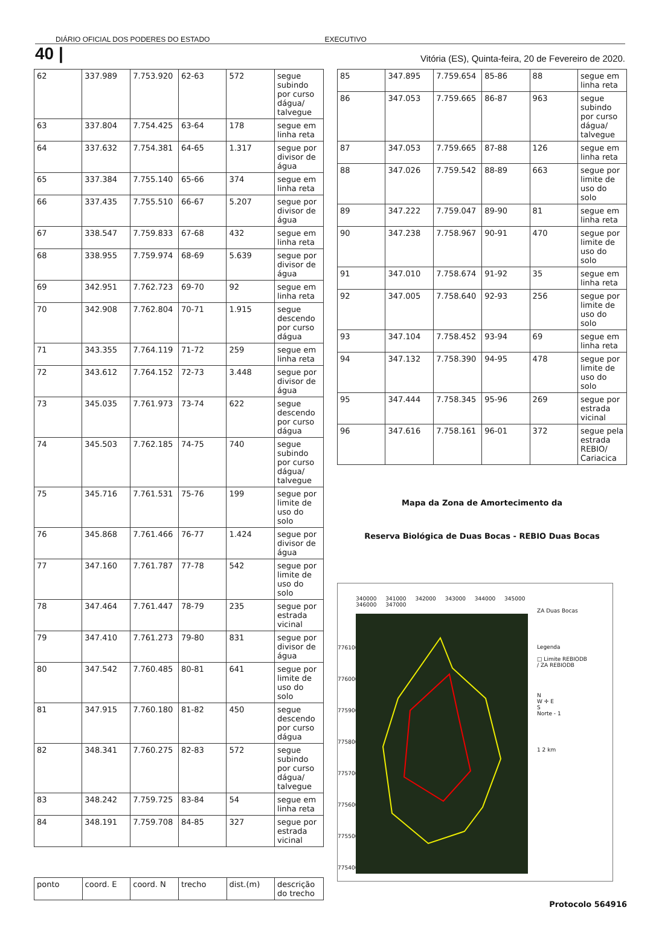DIÁRIO OFICIAL DOS PODERES DO ESTADO EXECUTIVO
40 | Vitória (ES), Quinta-feira, 20 de Fevereiro de 2020.
| 62 | 337.989 | 7.753.920 | 62-63 | 572 | segue subindo por curso dágua/ talvegue |
| 63 | 337.804 | 7.754.425 | 63-64 | 178 | segue em linha reta |
| 64 | 337.632 | 7.754.381 | 64-65 | 1.317 | segue por divisor de água |
| 65 | 337.384 | 7.755.140 | 65-66 | 374 | segue em linha reta |
| 66 | 337.435 | 7.755.510 | 66-67 | 5.207 | segue por divisor de água |
| 67 | 338.547 | 7.759.833 | 67-68 | 432 | segue em linha reta |
| 68 | 338.955 | 7.759.974 | 68-69 | 5.639 | segue por divisor de água |
| 69 | 342.951 | 7.762.723 | 69-70 | 92 | segue em linha reta |
| 70 | 342.908 | 7.762.804 | 70-71 | 1.915 | segue descendo por curso dágua |
| 71 | 343.355 | 7.764.119 | 71-72 | 259 | segue em linha reta |
| 72 | 343.612 | 7.764.152 | 72-73 | 3.448 | segue por divisor de água |
| 73 | 345.035 | 7.761.973 | 73-74 | 622 | segue descendo por curso dágua |
| 74 | 345.503 | 7.762.185 | 74-75 | 740 | segue subindo por curso dágua/ talvegue |
| 75 | 345.716 | 7.761.531 | 75-76 | 199 | segue por limite de uso do solo |
| 76 | 345.868 | 7.761.466 | 76-77 | 1.424 | segue por divisor de água |
| 77 | 347.160 | 7.761.787 | 77-78 | 542 | segue por limite de uso do solo |
| 78 | 347.464 | 7.761.447 | 78-79 | 235 | segue por estrada vicinal |
| 79 | 347.410 | 7.761.273 | 79-80 | 831 | segue por divisor de água |
| 80 | 347.542 | 7.760.485 | 80-81 | 641 | segue por limite de uso do solo |
| 81 | 347.915 | 7.760.180 | 81-82 | 450 | segue descendo por curso dágua |
| 82 | 348.341 | 7.760.275 | 82-83 | 572 | segue subindo por curso dágua/ talvegue |
| 83 | 348.242 | 7.759.725 | 83-84 | 54 | segue em linha reta |
| 84 | 348.191 | 7.759.708 | 84-85 | 327 | segue por estrada vicinal |
| ponto | coord. E | coord. N | trecho | dist.(m) | descrição do trecho |
| 85 | 347.895 | 7.759.654 | 85-86 | 88 | segue em linha reta |
| 86 | 347.053 | 7.759.665 | 86-87 | 963 | segue subindo por curso dágua/ talvegue |
| 87 | 347.053 | 7.759.665 | 87-88 | 126 | segue em linha reta |
| 88 | 347.026 | 7.759.542 | 88-89 | 663 | segue por limite de uso do solo |
| 89 | 347.222 | 7.759.047 | 89-90 | 81 | segue em linha reta |
| 90 | 347.238 | 7.758.967 | 90-91 | 470 | segue por limite de uso do solo |
| 91 | 347.010 | 7.758.674 | 91-92 | 35 | segue em linha reta |
| 92 | 347.005 | 7.758.640 | 92-93 | 256 | segue por limite de uso do solo |
| 93 | 347.104 | 7.758.452 | 93-94 | 69 | segue em linha reta |
| 94 | 347.132 | 7.758.390 | 94-95 | 478 | segue por limite de uso do solo |
| 95 | 347.444 | 7.758.345 | 95-96 | 269 | segue por estrada vicinal |
| 96 | 347.616 | 7.758.161 | 96-01 | 372 | segue pela estrada REBIO/ Cariacica |
Mapa da Zona de Amortecimento da
Reserva Biológica de Duas Bocas - REBIO Duas Bocas
7761000 7760000 7759000 7758000 7757000 7756000 7755000 7754000
340000 341000 342000 343000 344000 345000 346000 347000
ZA Duas Bocas
Legenda
□ Limite REBIODB
/ ZA REBIODB
N
W ✛ E
S
Norte - 1
1 2 km
Protocolo 564916